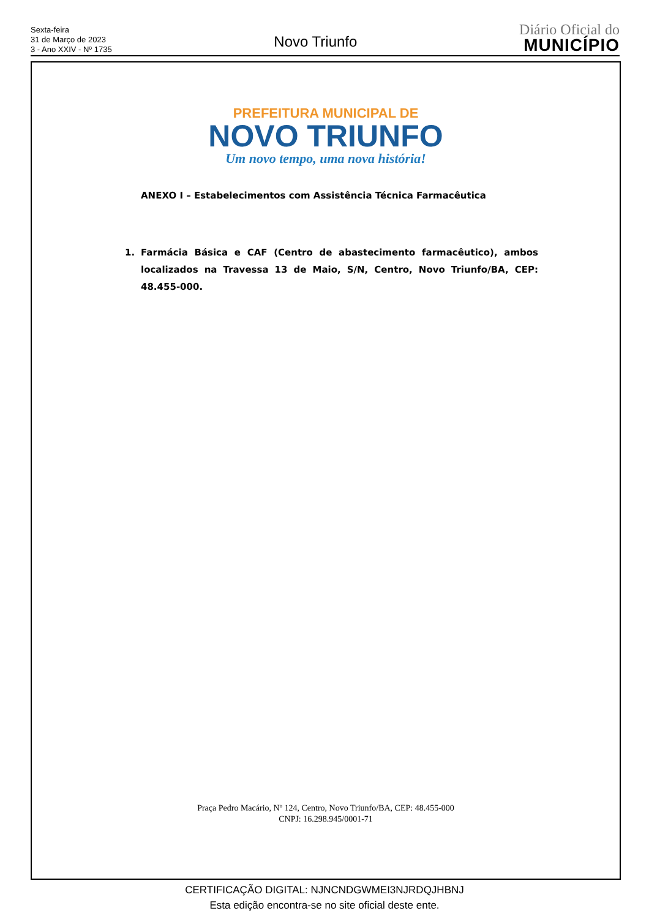Sexta-feira
31 de Março de 2023
3 - Ano XXIV - Nº 1735
Novo Triunfo
Diário Oficial do
MUNICÍPIO
PREFEITURA MUNICIPAL DE
NOVO TRIUNFO
Um novo tempo, uma nova história!
ANEXO I – Estabelecimentos com Assistência Técnica Farmacêutica
1. Farmácia Básica e CAF (Centro de abastecimento farmacêutico), ambos localizados na Travessa 13 de Maio, S/N, Centro, Novo Triunfo/BA, CEP: 48.455-000.
Praça Pedro Macário, Nº 124, Centro, Novo Triunfo/BA, CEP: 48.455-000
CNPJ: 16.298.945/0001-71
CERTIFICAÇÃO DIGITAL: NJNCNDGWMEI3NJRDQJHBNJ
Esta edição encontra-se no site oficial deste ente.